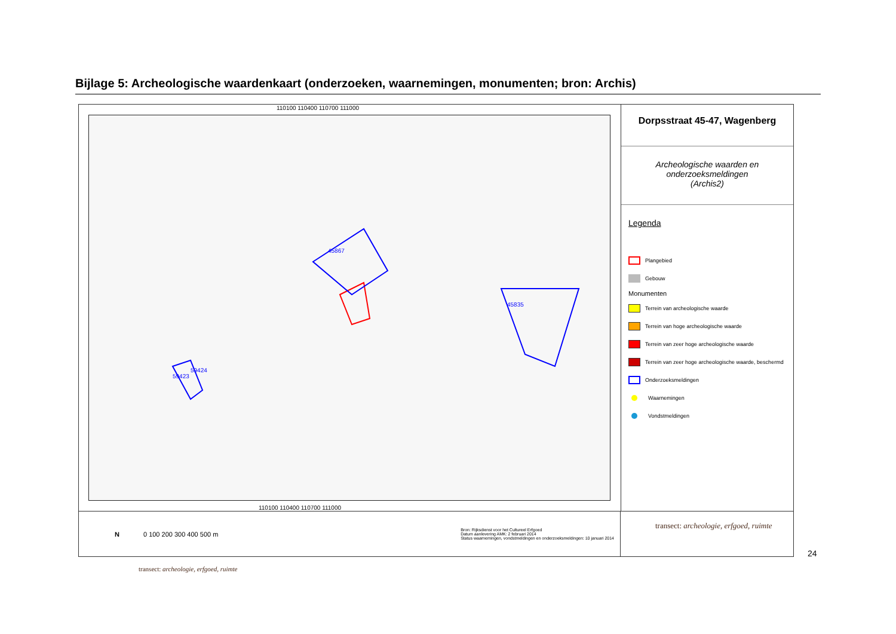Bijlage 5: Archeologische waardenkaart (onderzoeken, waarnemingen, monumenten; bron: Archis)
110100 110400 110700 111000
45867
45835
59423
59424
110100 110400 110700 111000
Dorpsstraat 45-47, Wagenberg
Archeologische waarden en
onderzoeksmeldingen
(Archis2)
Legenda
Plangebied
Gebouw
Monumenten
Terrein van archeologische waarde
Terrein van hoge archeologische waarde
Terrein van zeer hoge archeologische waarde
Terrein van zeer hoge archeologische waarde, beschermd
Onderzoeksmeldingen
Waarnemingen
Vondstmeldingen
N 0 100 200 300 400 500 m
Bron: Rijksdienst voor het Cultureel Erfgoed
Datum aanlevering AMK: 2 februari 2014
Status waarnemingen, vondstmeldingen en onderzoeksmeldingen: 10 januari 2014
transect: archeologie, erfgoed, ruimte
24
transect: archeologie, erfgoed, ruimte